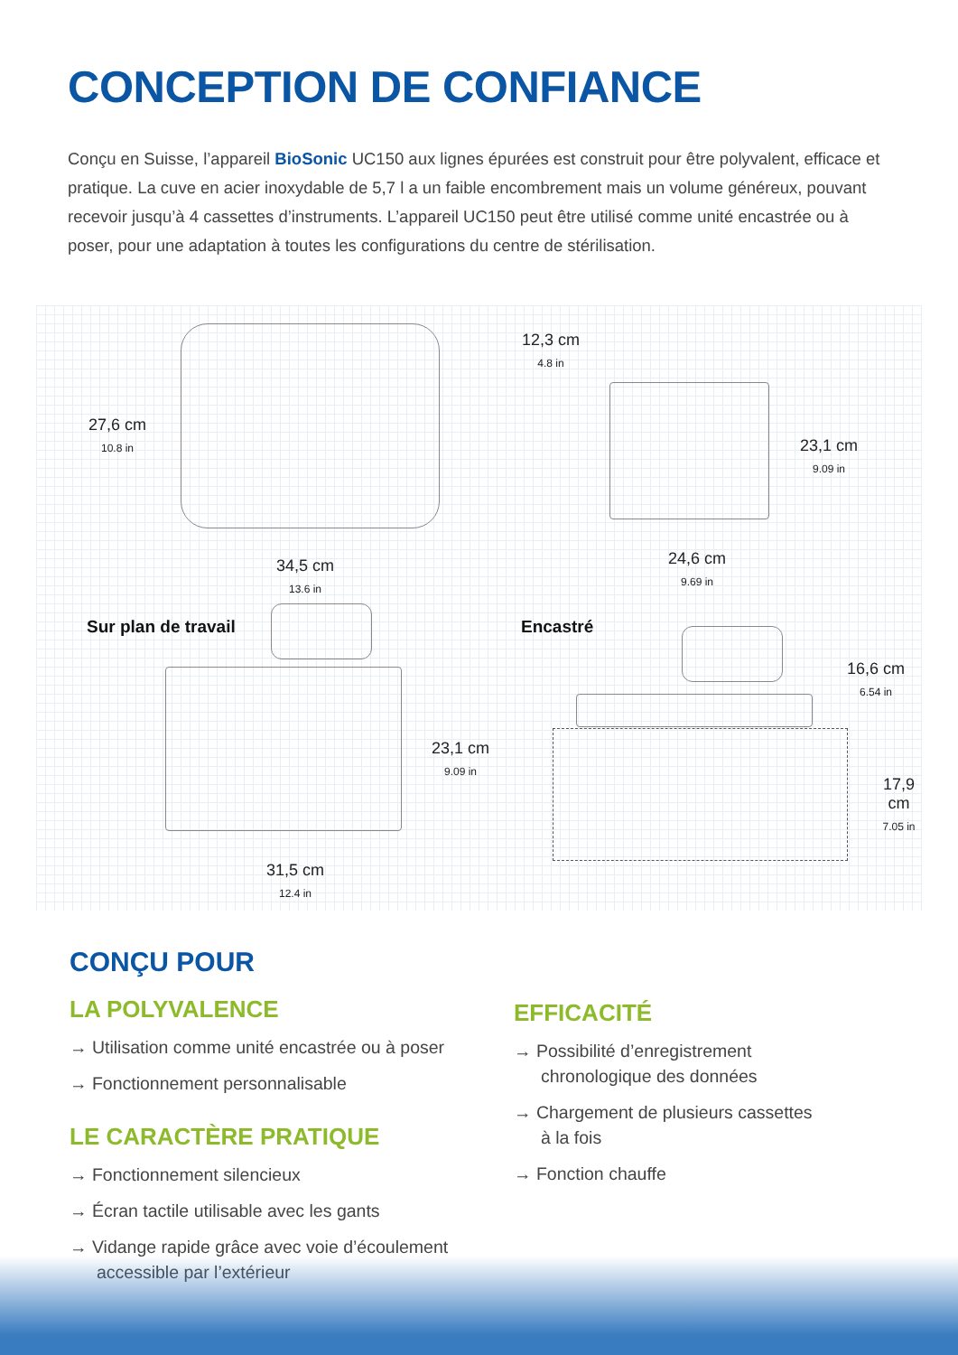CONCEPTION DE CONFIANCE
Conçu en Suisse, l’appareil BioSonic UC150 aux lignes épurées est construit pour être polyvalent, efficace et pratique. La cuve en acier inoxydable de 5,7 l a un faible encombrement mais un volume généreux, pouvant recevoir jusqu’à 4 cassettes d’instruments. L’appareil UC150 peut être utilisé comme unité encastrée ou à poser, pour une adaptation à toutes les configurations du centre de stérilisation.
27,6 cm
10.8 in
34,5 cm
13.6 in
12,3 cm
4.8 in
23,1 cm
9.09 in
24,6 cm
9.69 in
Sur plan de travail Encastré
23,1 cm
9.09 in
16,6 cm
6.54 in
17,9 cm
7.05 in
31,5 cm
12.4 in
CONÇU POUR
LA POLYVALENCE
→ Utilisation comme unité encastrée ou à poser
→ Fonctionnement personnalisable
LE CARACTÈRE PRATIQUE
→ Fonctionnement silencieux
→ Écran tactile utilisable avec les gants
→ Vidange rapide grâce avec voie d’écoulement accessible par l’extérieur
EFFICACITÉ
→ Possibilité d’enregistrement chronologique des données
→ Chargement de plusieurs cassettes à la fois
→ Fonction chauffe